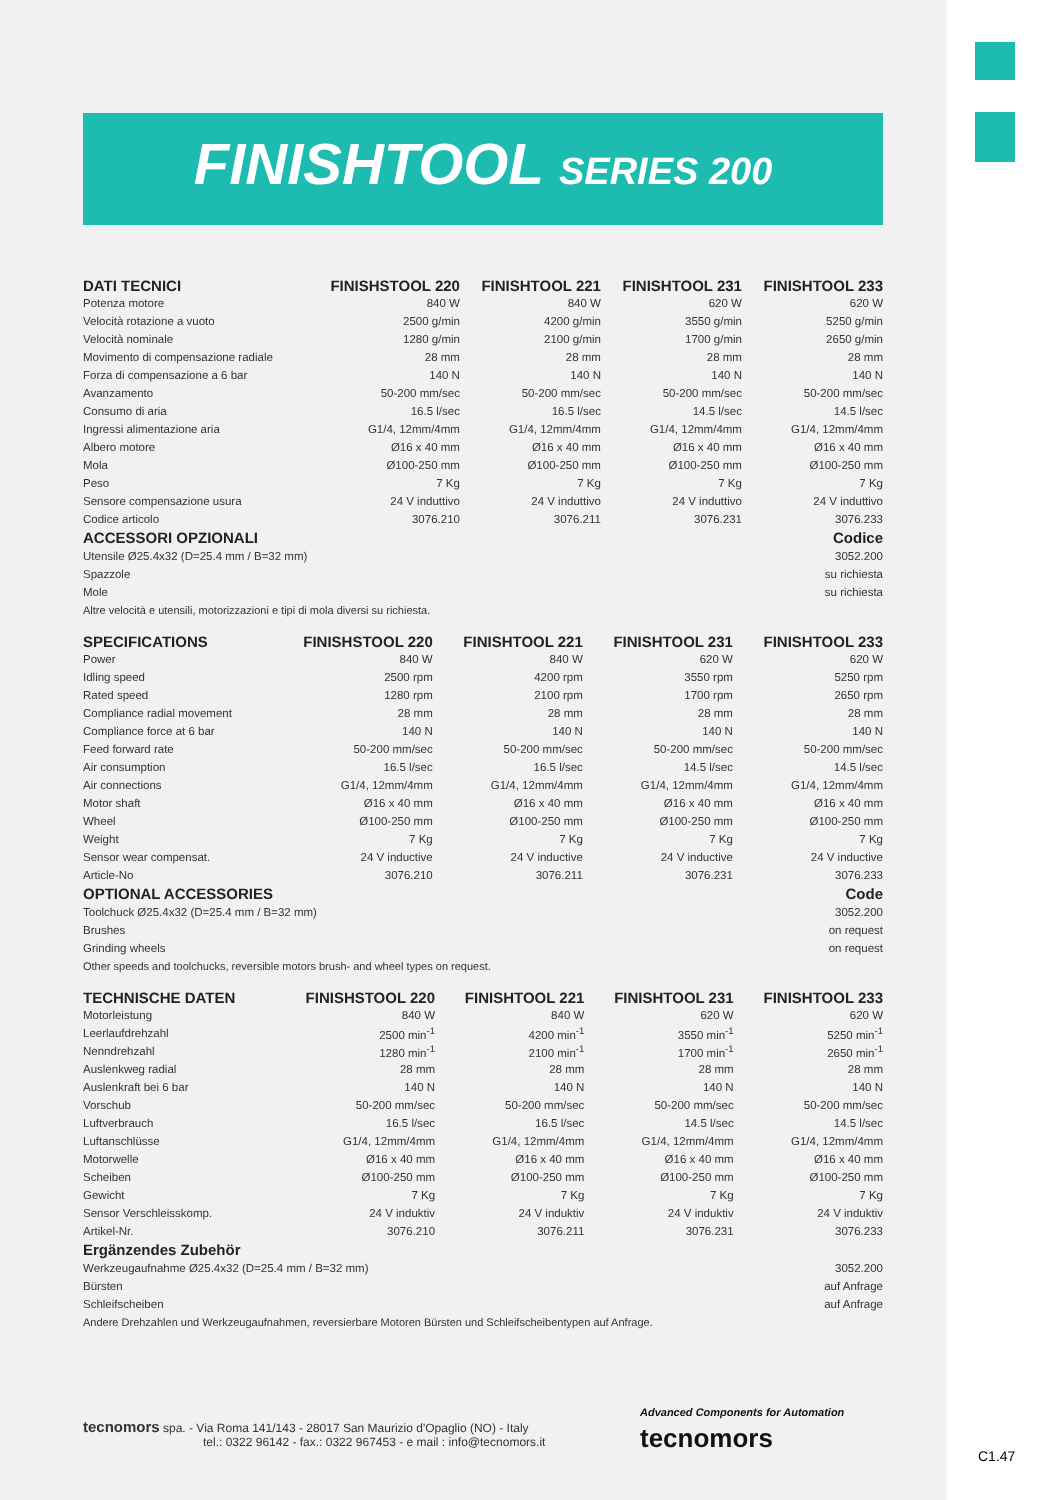FINISHTOOL SERIES 200
| DATI TECNICI | FINISHSTOOL 220 | FINISHTOOL 221 | FINISHTOOL 231 | FINISHTOOL 233 |
| --- | --- | --- | --- | --- |
| Potenza motore | 840 W | 840 W | 620 W | 620 W |
| Velocità rotazione a vuoto | 2500 g/min | 4200 g/min | 3550 g/min | 5250 g/min |
| Velocità nominale | 1280 g/min | 2100 g/min | 1700 g/min | 2650 g/min |
| Movimento di compensazione radiale | 28 mm | 28 mm | 28 mm | 28 mm |
| Forza di compensazione a 6 bar | 140 N | 140 N | 140 N | 140 N |
| Avanzamento | 50-200 mm/sec | 50-200 mm/sec | 50-200 mm/sec | 50-200 mm/sec |
| Consumo di aria | 16.5 l/sec | 16.5 l/sec | 14.5 l/sec | 14.5 l/sec |
| Ingressi alimentazione aria | G1/4, 12mm/4mm | G1/4, 12mm/4mm | G1/4, 12mm/4mm | G1/4, 12mm/4mm |
| Albero motore | Ø16 x 40 mm | Ø16 x 40 mm | Ø16 x 40 mm | Ø16 x 40 mm |
| Mola | Ø100-250 mm | Ø100-250 mm | Ø100-250 mm | Ø100-250 mm |
| Peso | 7 Kg | 7 Kg | 7 Kg | 7 Kg |
| Sensore compensazione usura | 24 V induttivo | 24 V induttivo | 24 V induttivo | 24 V induttivo |
| Codice articolo | 3076.210 | 3076.211 | 3076.231 | 3076.233 |
| ACCESSORI OPZIONALI | | | | Codice |
| Utensile Ø25.4x32 (D=25.4 mm / B=32 mm) | | | | 3052.200 |
| Spazzole | | | | su richiesta |
| Mole | | | | su richiesta |
| Altre velocità e utensili, motorizzazioni e tipi di mola diversi su richiesta. | | | | |
| SPECIFICATIONS | FINISHSTOOL 220 | FINISHTOOL 221 | FINISHTOOL 231 | FINISHTOOL 233 |
| --- | --- | --- | --- | --- |
| Power | 840 W | 840 W | 620 W | 620 W |
| Idling speed | 2500 rpm | 4200 rpm | 3550 rpm | 5250 rpm |
| Rated speed | 1280 rpm | 2100 rpm | 1700 rpm | 2650 rpm |
| Compliance radial movement | 28 mm | 28 mm | 28 mm | 28 mm |
| Compliance force at 6 bar | 140 N | 140 N | 140 N | 140 N |
| Feed forward rate | 50-200 mm/sec | 50-200 mm/sec | 50-200 mm/sec | 50-200 mm/sec |
| Air consumption | 16.5 l/sec | 16.5 l/sec | 14.5 l/sec | 14.5 l/sec |
| Air connections | G1/4, 12mm/4mm | G1/4, 12mm/4mm | G1/4, 12mm/4mm | G1/4, 12mm/4mm |
| Motor shaft | Ø16 x 40 mm | Ø16 x 40 mm | Ø16 x 40 mm | Ø16 x 40 mm |
| Wheel | Ø100-250 mm | Ø100-250 mm | Ø100-250 mm | Ø100-250 mm |
| Weight | 7 Kg | 7 Kg | 7 Kg | 7 Kg |
| Sensor wear compensat. | 24 V inductive | 24 V inductive | 24 V inductive | 24 V inductive |
| Article-No | 3076.210 | 3076.211 | 3076.231 | 3076.233 |
| OPTIONAL ACCESSORIES | | | | Code |
| Toolchuck Ø25.4x32 (D=25.4 mm / B=32 mm) | | | | 3052.200 |
| Brushes | | | | on request |
| Grinding wheels | | | | on request |
| Other speeds and toolchucks, reversible motors brush- and wheel types on request. | | | | |
| TECHNISCHE DATEN | FINISHSTOOL 220 | FINISHTOOL 221 | FINISHTOOL 231 | FINISHTOOL 233 |
| --- | --- | --- | --- | --- |
| Motorleistung | 840 W | 840 W | 620 W | 620 W |
| Leerlaufdrehzahl | 2500 min<sup>-1</sup> | 4200 min<sup>-1</sup> | 3550 min<sup>-1</sup> | 5250 min<sup>-1</sup> |
| Nenndrehzahl | 1280 min<sup>-1</sup> | 2100 min<sup>-1</sup> | 1700 min<sup>-1</sup> | 2650 min<sup>-1</sup> |
| Auslenkweg radial | 28 mm | 28 mm | 28 mm | 28 mm |
| Auslenkraft bei 6 bar | 140 N | 140 N | 140 N | 140 N |
| Vorschub | 50-200 mm/sec | 50-200 mm/sec | 50-200 mm/sec | 50-200 mm/sec |
| Luftverbrauch | 16.5 l/sec | 16.5 l/sec | 14.5 l/sec | 14.5 l/sec |
| Luftanschlüsse | G1/4, 12mm/4mm | G1/4, 12mm/4mm | G1/4, 12mm/4mm | G1/4, 12mm/4mm |
| Motorwelle | Ø16 x 40 mm | Ø16 x 40 mm | Ø16 x 40 mm | Ø16 x 40 mm |
| Scheiben | Ø100-250 mm | Ø100-250 mm | Ø100-250 mm | Ø100-250 mm |
| Gewicht | 7 Kg | 7 Kg | 7 Kg | 7 Kg |
| Sensor Verschleisskomp. | 24 V induktiv | 24 V induktiv | 24 V induktiv | 24 V induktiv |
| Artikel-Nr. | 3076.210 | 3076.211 | 3076.231 | 3076.233 |
| Ergänzendes Zubehör | | | | |
| Werkzeugaufnahme Ø25.4x32 (D=25.4 mm / B=32 mm) | | | | 3052.200 |
| Bürsten | | | | auf Anfrage |
| Schleifscheiben | | | | auf Anfrage |
| Andere Drehzahlen und Werkzeugaufnahmen, reversierbare Motoren Bürsten und Schleifscheibentypen auf Anfrage. | | | | |
Advanced Components for Automation
tecnomors
tecnomors spa. - Via Roma 141/143 - 28017 San Maurizio d'Opaglio (NO) - Italy
tel.: 0322 96142 - fax.: 0322 967453 - e mail : info@tecnomors.it
C1.47